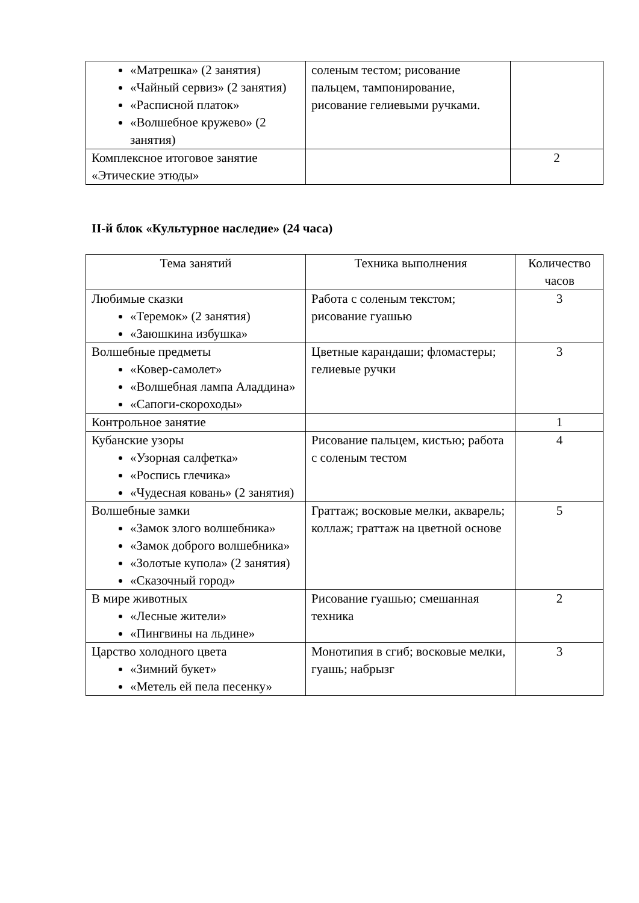| «Матрешка» (2 занятия) «Чайный сервиз» (2 занятия) «Расписной платок» «Волшебное кружево» (2 занятия) | соленым тестом; рисование пальцем, тампонирование, рисование гелиевыми ручками. | |
| Комплексное итоговое занятие «Этические этюды» | | 2 |
II-й блок «Культурное наследие» (24 часа)
| Тема занятий | Техника выполнения | Количество часов |
| --- | --- | --- |
| Любимые сказки «Теремок» (2 занятия) «Заюшкина избушка» | Работа с соленым текстом; рисование гуашью | 3 |
| Волшебные предметы «Ковер-самолет» «Волшебная лампа Аладдина» «Сапоги-скороходы» | Цветные карандаши; фломастеры; гелиевые ручки | 3 |
| Контрольное занятие | | 1 |
| Кубанские узоры «Узорная салфетка» «Роспись глечика» «Чудесная ковань» (2 занятия) | Рисование пальцем, кистью; работа с соленым тестом | 4 |
| Волшебные замки «Замок злого волшебника» «Замок доброго волшебника» «Золотые купола» (2 занятия) «Сказочный город» | Граттаж; восковые мелки, акварель; коллаж; граттаж на цветной основе | 5 |
| В мире животных «Лесные жители» «Пингвины на льдине» | Рисование гуашью; смешанная техника | 2 |
| Царство холодного цвета «Зимний букет» «Метель ей пела песенку» | Монотипия в сгиб; восковые мелки, гуашь; набрызг | 3 |